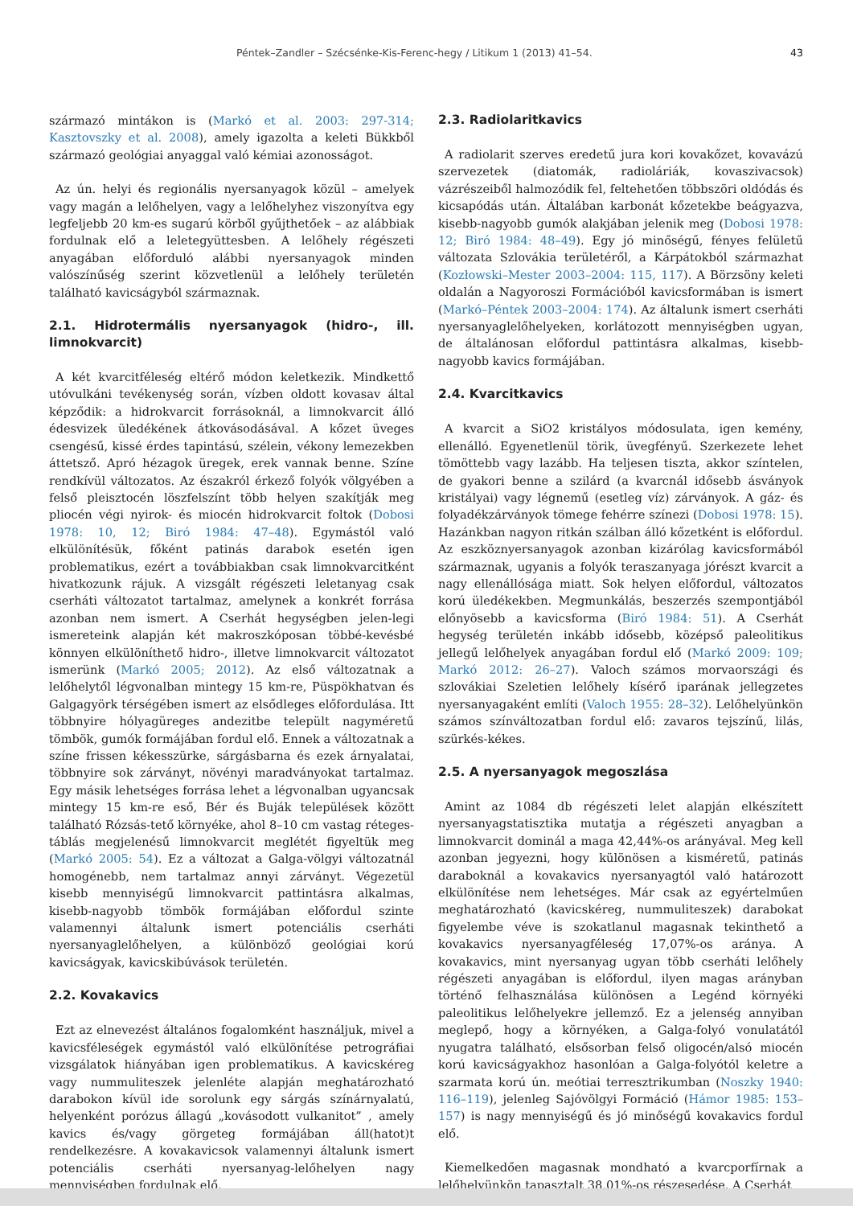Péntek–Zandler – Szécsénke-Kis-Ferenc-hegy / Litikum 1 (2013) 41–54. 43
származó mintákon is (Markó et al. 2003: 297-314; Kasztovszky et al. 2008), amely igazolta a keleti Bükkből származó geológiai anyaggal való kémiai azonosságot.
Az ún. helyi és regionális nyersanyagok közül – amelyek vagy magán a lelőhelyen, vagy a lelőhelyhez viszonyítva egy legfeljebb 20 km-es sugarú körből gyűjthetőek – az alábbiak fordulnak elő a leletegyüttesben. A lelőhely régészeti anyagában előforduló alábbi nyersanyagok minden valószínűség szerint közvetlenül a lelőhely területén található kavicságyból származnak.
2.1. Hidrotermális nyersanyagok (hidro-, ill. limnokvarcit)
A két kvarcitféleség eltérő módon keletkezik. Mindkettő utóvulkáni tevékenység során, vízben oldott kovasav által képződik: a hidrokvarcit forrásoknál, a limnokvarcit álló édesvizek üledékének átkovásodásával. A kőzet üveges csengésű, kissé érdes tapintású, szélein, vékony lemezekben áttetsző. Apró hézagok üregek, erek vannak benne. Színe rendkívül változatos. Az északról érkező folyók völgyében a felső pleisztocén löszfelszínt több helyen szakítják meg pliocén végi nyirok- és miocén hidrokvarcit foltok (Dobosi 1978: 10, 12; Biró 1984: 47–48). Egymástól való elkülönítésük, főként patinás darabok esetén igen problematikus, ezért a továbbiakban csak limnokvarcitként hivatkozunk rájuk. A vizsgált régészeti leletanyag csak cserháti változatot tartalmaz, amelynek a konkrét forrása azonban nem ismert. A Cserhát hegységben jelen-legi ismereteink alapján két makroszkóposan többé-kevésbé könnyen elkülöníthető hidro-, illetve limnokvarcit változatot ismerünk (Markó 2005; 2012). Az első változatnak a lelőhelytől légvonalban mintegy 15 km-re, Püspökhatvan és Galgagyörk térségében ismert az elsődleges előfordulása. Itt többnyire hólyagüreges andezitbe települt nagyméretű tömbök, gumók formájában fordul elő. Ennek a változatnak a színe frissen kékesszürke, sárgásbarna és ezek árnyalatai, többnyire sok zárványt, növényi maradványokat tartalmaz. Egy másik lehetséges forrása lehet a légvonalban ugyancsak mintegy 15 km-re eső, Bér és Buják települések között található Rózsás-tető környéke, ahol 8–10 cm vastag réteges-táblás megjelenésű limnokvarcit meglétét figyeltük meg (Markó 2005: 54). Ez a változat a Galga-völgyi változatnál homogénebb, nem tartalmaz annyi zárványt. Végezetül kisebb mennyiségű limnokvarcit pattintásra alkalmas, kisebb-nagyobb tömbök formájában előfordul szinte valamennyi általunk ismert potenciális cserháti nyersanyaglelőhelyen, a különböző geológiai korú kavicságyak, kavicskibúvások területén.
2.2. Kovakavics
Ezt az elnevezést általános fogalomként használjuk, mivel a kavicsféleségek egymástól való elkülönítése petrográfiai vizsgálatok hiányában igen problematikus. A kavicskéreg vagy nummuliteszek jelenléte alapján meghatározható darabokon kívül ide sorolunk egy sárgás színárnyalatú, helyenként porózus állagú „kovásodott vulkanitot” , amely kavics és/vagy görgeteg formájában áll(hatot)t rendelkezésre. A kovakavicsok valamennyi általunk ismert potenciális cserháti nyersanyag-lelőhelyen nagy mennyiségben fordulnak elő.
2.3. Radiolaritkavics
A radiolarit szerves eredetű jura kori kovakőzet, kovavázú szervezetek (diatomák, radioláriák, kovaszivacsok) vázrészeiből halmozódik fel, feltehetően többszöri oldódás és kicsapódás után. Általában karbonát kőzetekbe beágyazva, kisebb-nagyobb gumók alakjában jelenik meg (Dobosi 1978: 12; Biró 1984: 48–49). Egy jó minőségű, fényes felületű változata Szlovákia területéről, a Kárpátokból származhat (Kozłowski–Mester 2003–2004: 115, 117). A Börzsöny keleti oldalán a Nagyoroszi Formációból kavicsformában is ismert (Markó–Péntek 2003–2004: 174). Az általunk ismert cserháti nyersanyaglelőhelyeken, korlátozott mennyiségben ugyan, de általánosan előfordul pattintásra alkalmas, kisebb-nagyobb kavics formájában.
2.4. Kvarcitkavics
A kvarcit a SiO2 kristályos módosulata, igen kemény, ellenálló. Egyenetlenül törik, üvegfényű. Szerkezete lehet tömöttebb vagy lazább. Ha teljesen tiszta, akkor színtelen, de gyakori benne a szilárd (a kvarcnál idősebb ásványok kristályai) vagy légnemű (esetleg víz) zárványok. A gáz- és folyadékzárványok tömege fehérre színezi (Dobosi 1978: 15). Hazánkban nagyon ritkán szálban álló kőzetként is előfordul. Az eszköznyersanyagok azonban kizárólag kavicsformából származnak, ugyanis a folyók teraszanyaga jórészt kvarcit a nagy ellenállósága miatt. Sok helyen előfordul, változatos korú üledékekben. Megmunkálás, beszerzés szempontjából előnyösebb a kavicsforma (Biró 1984: 51). A Cserhát hegység területén inkább idősebb, középső paleolitikus jellegű lelőhelyek anyagában fordul elő (Markó 2009: 109; Markó 2012: 26–27). Valoch számos morvaországi és szlovákiai Szeletien lelőhely kísérő iparának jellegzetes nyersanyagaként említi (Valoch 1955: 28–32). Lelőhelyünkön számos színváltozatban fordul elő: zavaros tejszínű, lilás, szürkés-kékes.
2.5. A nyersanyagok megoszlása
Amint az 1084 db régészeti lelet alapján elkészített nyersanyagstatisztika mutatja a régészeti anyagban a limnokvarcit dominál a maga 42,44%-os arányával. Meg kell azonban jegyezni, hogy különösen a kisméretű, patinás daraboknál a kovakavics nyersanyagtól való határozott elkülönítése nem lehetséges. Már csak az egyértelműen meghatározható (kavicskéreg, nummuliteszek) darabokat figyelembe véve is szokatlanul magasnak tekinthető a kovakavics nyersanyagféleség 17,07%-os aránya. A kovakavics, mint nyersanyag ugyan több cserháti lelőhely régészeti anyagában is előfordul, ilyen magas arányban történő felhasználása különösen a Legénd környéki paleolitikus lelőhelyekre jellemző. Ez a jelenség annyiban meglepő, hogy a környéken, a Galga-folyó vonulatától nyugatra található, elsősorban felső oligocén/alsó miocén korú kavicságyakhoz hasonlóan a Galga-folyótól keletre a szarmata korú ún. meótiai terresztrikumban (Noszky 1940: 116–119), jelenleg Sajóvölgyi Formáció (Hámor 1985: 153–157) is nagy mennyiségű és jó minőségű kovakavics fordul elő.
Kiemelkedően magasnak mondható a kvarcporfírnak a lelőhelyünkön tapasztalt 38,01%-os részesedése. A Cserhát